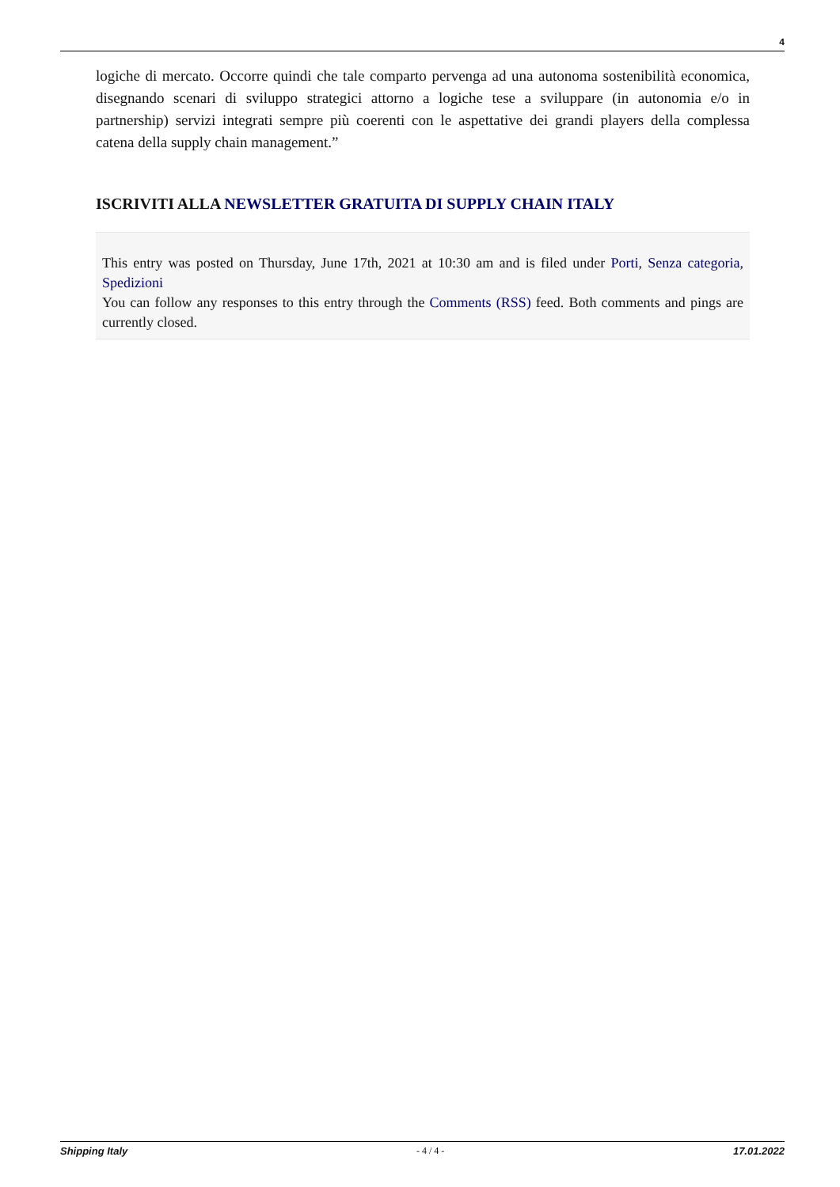4
logiche di mercato. Occorre quindi che tale comparto pervenga ad una autonoma sostenibilità economica, disegnando scenari di sviluppo strategici attorno a logiche tese a sviluppare (in autonomia e/o in partnership) servizi integrati sempre più coerenti con le aspettative dei grandi players della complessa catena della supply chain management.”
ISCRIVITI ALLA NEWSLETTER GRATUITA DI SUPPLY CHAIN ITALY
This entry was posted on Thursday, June 17th, 2021 at 10:30 am and is filed under Porti, Senza categoria, Spedizioni
You can follow any responses to this entry through the Comments (RSS) feed. Both comments and pings are currently closed.
Shipping Italy - 4 / 4 - 17.01.2022